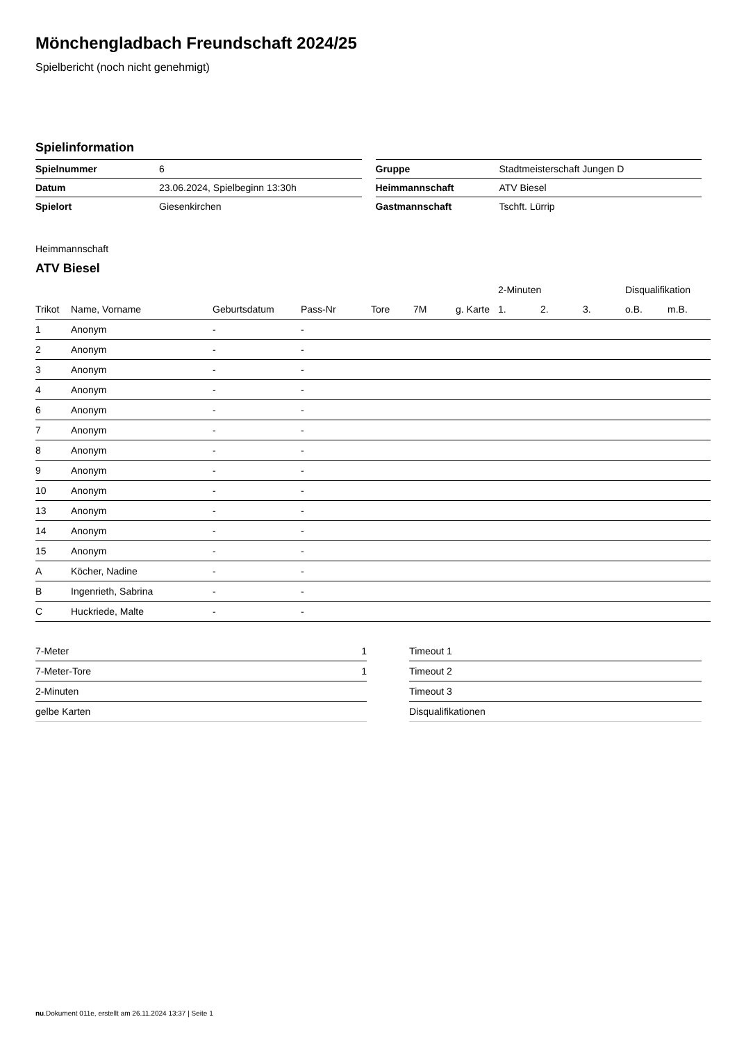Mönchengladbach Freundschaft 2024/25
Spielbericht (noch nicht genehmigt)
Spielinformation
| Spielnummer | 6 |
| Datum | 23.06.2024, Spielbeginn 13:30h |
| Spielort | Giesenkirchen |
| Gruppe | Stadtmeisterschaft Jungen D |
| Heimmannschaft | ATV Biesel |
| Gastmannschaft | Tschft. Lürrip |
Heimmannschaft
ATV Biesel
| | | | | | | | 2-Minuten | | | Disqualifikation | |
| --- | --- | --- | --- | --- | --- | --- | --- | --- | --- | --- | --- |
| Trikot | Name, Vorname | Geburtsdatum | Pass-Nr | Tore | 7M | g. Karte | 1. | 2. | 3. | o.B. | m.B. |
| 1 | Anonym | - | - | | | | | | | | |
| 2 | Anonym | - | - | | | | | | | | |
| 3 | Anonym | - | - | | | | | | | | |
| 4 | Anonym | - | - | | | | | | | | |
| 6 | Anonym | - | - | | | | | | | | |
| 7 | Anonym | - | - | | | | | | | | |
| 8 | Anonym | - | - | | | | | | | | |
| 9 | Anonym | - | - | | | | | | | | |
| 10 | Anonym | - | - | | | | | | | | |
| 13 | Anonym | - | - | | | | | | | | |
| 14 | Anonym | - | - | | | | | | | | |
| 15 | Anonym | - | - | | | | | | | | |
| A | Köcher, Nadine | - | - | | | | | | | | |
| B | Ingenrieth, Sabrina | - | - | | | | | | | | |
| C | Huckriede, Malte | - | - | | | | | | | | |
| 7-Meter | 1 |
| 7-Meter-Tore | 1 |
| 2-Minuten | |
| gelbe Karten | |
| Timeout 1 |
| Timeout 2 |
| Timeout 3 |
| Disqualifikationen |
nu.Dokument 011e, erstellt am 26.11.2024 13:37 | Seite 1